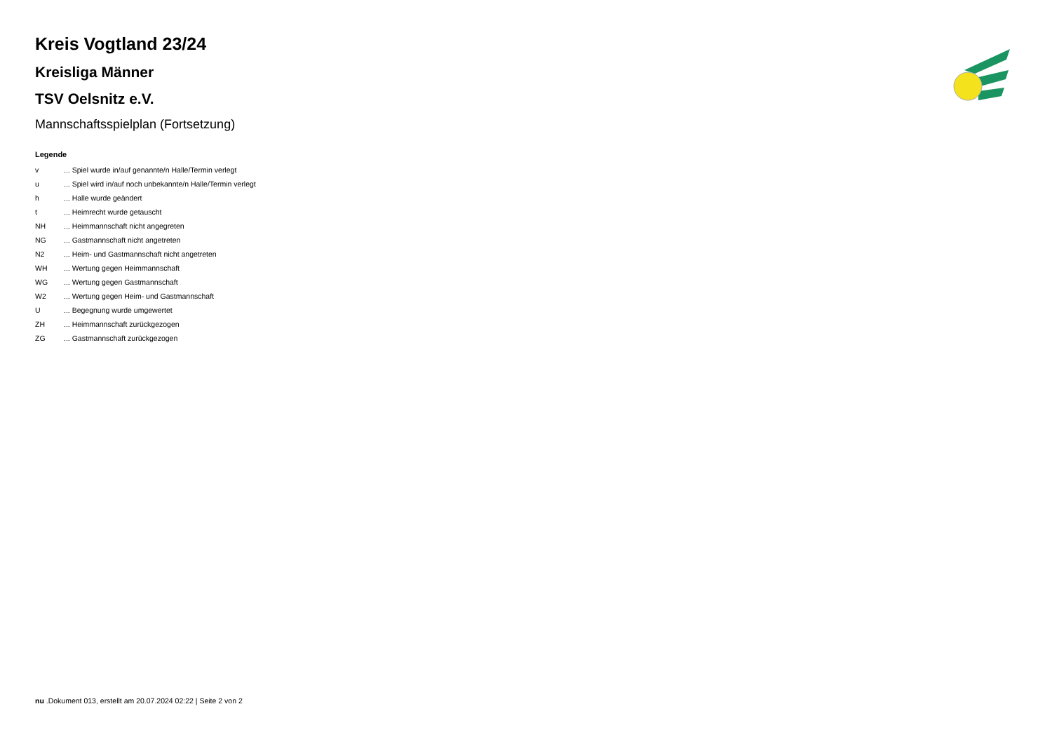Kreis Vogtland 23/24
Kreisliga Männer
TSV Oelsnitz e.V.
Mannschaftsspielplan (Fortsetzung)
Legende
| v | ... Spiel wurde in/auf genannte/n Halle/Termin verlegt |
| u | ... Spiel wird in/auf noch unbekannte/n Halle/Termin verlegt |
| h | ... Halle wurde geändert |
| t | ... Heimrecht wurde getauscht |
| NH | ... Heimmannschaft nicht angegreten |
| NG | ... Gastmannschaft nicht angetreten |
| N2 | ... Heim- und Gastmannschaft nicht angetreten |
| WH | ... Wertung gegen Heimmannschaft |
| WG | ... Wertung gegen Gastmannschaft |
| W2 | ... Wertung gegen Heim- und Gastmannschaft |
| U | ... Begegnung wurde umgewertet |
| ZH | ... Heimmannschaft zurückgezogen |
| ZG | ... Gastmannschaft zurückgezogen |
nu .Dokument 013, erstellt am 20.07.2024 02:22 | Seite 2 von 2